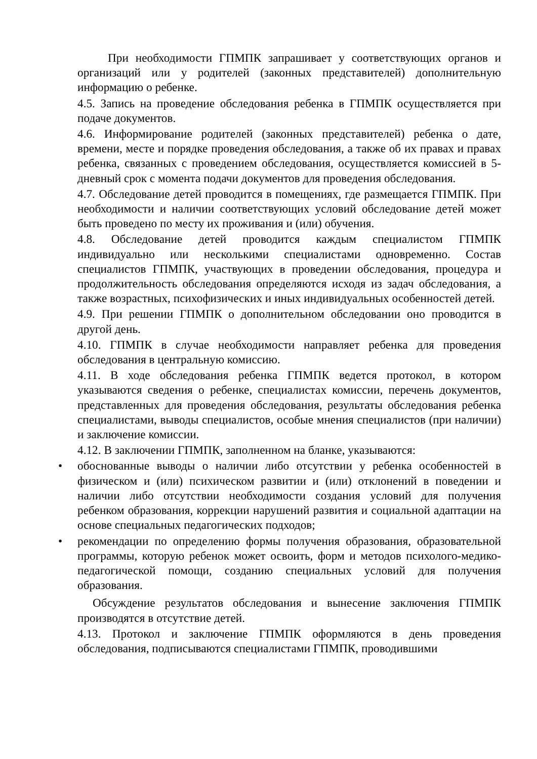При необходимости ГПМПК запрашивает у соответствующих органов и организаций или у родителей (законных представителей) дополнительную информацию о ребенке.
4.5. Запись на проведение обследования ребенка в ГПМПК осуществляется при подаче документов.
4.6. Информирование родителей (законных представителей) ребенка о дате, времени, месте и порядке проведения обследования, а также об их правах и правах ребенка, связанных с проведением обследования, осуществляется комиссией в 5-дневный срок с момента подачи документов для проведения обследования.
4.7. Обследование детей проводится в помещениях, где размещается ГПМПК. При необходимости и наличии соответствующих условий обследование детей может быть проведено по месту их проживания и (или) обучения.
4.8. Обследование детей проводится каждым специалистом ГПМПК индивидуально или несколькими специалистами одновременно. Состав специалистов ГПМПК, участвующих в проведении обследования, процедура и продолжительность обследования определяются исходя из задач обследования, а также возрастных, психофизических и иных индивидуальных особенностей детей.
4.9. При решении ГПМПК о дополнительном обследовании оно проводится в другой день.
4.10. ГПМПК в случае необходимости направляет ребенка для проведения обследования в центральную комиссию.
4.11. В ходе обследования ребенка ГПМПК ведется протокол, в котором указываются сведения о ребенке, специалистах комиссии, перечень документов, представленных для проведения обследования, результаты обследования ребенка специалистами, выводы специалистов, особые мнения специалистов (при наличии) и заключение комиссии.
4.12. В заключении ГПМПК, заполненном на бланке, указываются:
• обоснованные выводы о наличии либо отсутствии у ребенка особенностей в физическом и (или) психическом развитии и (или) отклонений в поведении и наличии либо отсутствии необходимости создания условий для получения ребенком образования, коррекции нарушений развития и социальной адаптации на основе специальных педагогических подходов;
• рекомендации по определению формы получения образования, образовательной программы, которую ребенок может освоить, форм и методов психолого-медико-педагогической помощи, созданию специальных условий для получения образования.
Обсуждение результатов обследования и вынесение заключения ГПМПК производятся в отсутствие детей.
4.13. Протокол и заключение ГПМПК оформляются в день проведения обследования, подписываются специалистами ГПМПК, проводившими